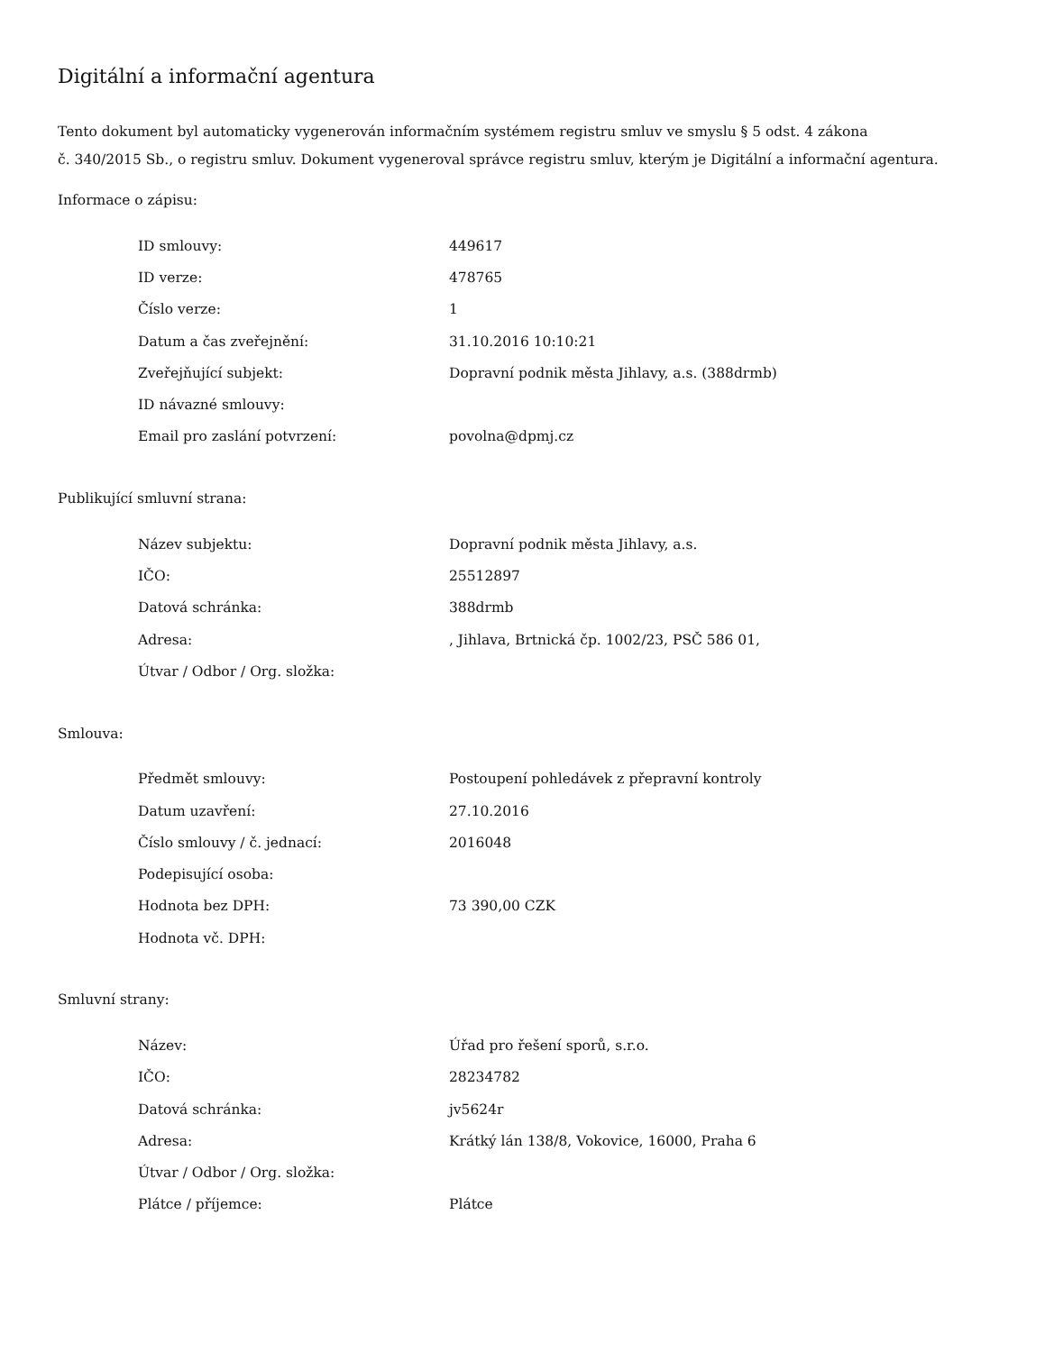Digitální a informační agentura
Tento dokument byl automaticky vygenerován informačním systémem registru smluv ve smyslu § 5 odst. 4 zákona
č. 340/2015 Sb., o registru smluv. Dokument vygeneroval správce registru smluv, kterým je Digitální a informační agentura.
Informace o zápisu:
| ID smlouvy: | 449617 |
| ID verze: | 478765 |
| Číslo verze: | 1 |
| Datum a čas zveřejnění: | 31.10.2016 10:10:21 |
| Zveřejňující subjekt: | Dopravní podnik města Jihlavy, a.s. (388drmb) |
| ID návazné smlouvy: | |
| Email pro zaslání potvrzení: | povolna@dpmj.cz |
Publikující smluvní strana:
| Název subjektu: | Dopravní podnik města Jihlavy, a.s. |
| IČO: | 25512897 |
| Datová schránka: | 388drmb |
| Adresa: | , Jihlava, Brtnická čp. 1002/23, PSČ 586 01, |
| Útvar / Odbor / Org. složka: | |
Smlouva:
| Předmět smlouvy: | Postoupení pohledávek z přepravní kontroly |
| Datum uzavření: | 27.10.2016 |
| Číslo smlouvy / č. jednací: | 2016048 |
| Podepisující osoba: | |
| Hodnota bez DPH: | 73 390,00 CZK |
| Hodnota vč. DPH: | |
Smluvní strany:
| Název: | Úřad pro řešení sporů, s.r.o. |
| IČO: | 28234782 |
| Datová schránka: | jv5624r |
| Adresa: | Krátký lán 138/8, Vokovice, 16000, Praha 6 |
| Útvar / Odbor / Org. složka: | |
| Plátce / příjemce: | Plátce |